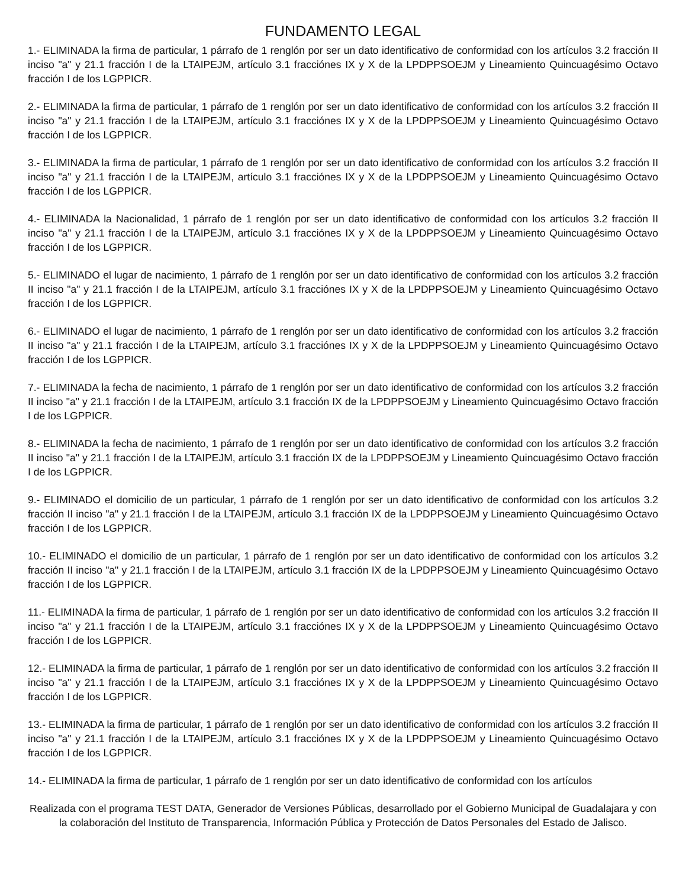FUNDAMENTO LEGAL
1.- ELIMINADA la firma de particular, 1 párrafo de 1 renglón por ser un dato identificativo de conformidad con los artículos 3.2 fracción II inciso "a" y 21.1 fracción I de la LTAIPEJM, artículo 3.1 fracciónes IX y X de la LPDPPSOEJM y Lineamiento Quincuagésimo Octavo fracción I de los LGPPICR.
2.- ELIMINADA la firma de particular, 1 párrafo de 1 renglón por ser un dato identificativo de conformidad con los artículos 3.2 fracción II inciso "a" y 21.1 fracción I de la LTAIPEJM, artículo 3.1 fracciónes IX y X de la LPDPPSOEJM y Lineamiento Quincuagésimo Octavo fracción I de los LGPPICR.
3.- ELIMINADA la firma de particular, 1 párrafo de 1 renglón por ser un dato identificativo de conformidad con los artículos 3.2 fracción II inciso "a" y 21.1 fracción I de la LTAIPEJM, artículo 3.1 fracciónes IX y X de la LPDPPSOEJM y Lineamiento Quincuagésimo Octavo fracción I de los LGPPICR.
4.- ELIMINADA la Nacionalidad, 1 párrafo de 1 renglón por ser un dato identificativo de conformidad con los artículos 3.2 fracción II inciso "a" y 21.1 fracción I de la LTAIPEJM, artículo 3.1 fracciónes IX y X de la LPDPPSOEJM y Lineamiento Quincuagésimo Octavo fracción I de los LGPPICR.
5.- ELIMINADO el lugar de nacimiento, 1 párrafo de 1 renglón por ser un dato identificativo de conformidad con los artículos 3.2 fracción II inciso "a" y 21.1 fracción I de la LTAIPEJM, artículo 3.1 fracciónes IX y X de la LPDPPSOEJM y Lineamiento Quincuagésimo Octavo fracción I de los LGPPICR.
6.- ELIMINADO el lugar de nacimiento, 1 párrafo de 1 renglón por ser un dato identificativo de conformidad con los artículos 3.2 fracción II inciso "a" y 21.1 fracción I de la LTAIPEJM, artículo 3.1 fracciónes IX y X de la LPDPPSOEJM y Lineamiento Quincuagésimo Octavo fracción I de los LGPPICR.
7.- ELIMINADA la fecha de nacimiento, 1 párrafo de 1 renglón por ser un dato identificativo de conformidad con los artículos 3.2 fracción II inciso "a" y 21.1 fracción I de la LTAIPEJM, artículo 3.1 fracción IX de la LPDPPSOEJM y Lineamiento Quincuagésimo Octavo fracción I de los LGPPICR.
8.- ELIMINADA la fecha de nacimiento, 1 párrafo de 1 renglón por ser un dato identificativo de conformidad con los artículos 3.2 fracción II inciso "a" y 21.1 fracción I de la LTAIPEJM, artículo 3.1 fracción IX de la LPDPPSOEJM y Lineamiento Quincuagésimo Octavo fracción I de los LGPPICR.
9.- ELIMINADO el domicilio de un particular, 1 párrafo de 1 renglón por ser un dato identificativo de conformidad con los artículos 3.2 fracción II inciso "a" y 21.1 fracción I de la LTAIPEJM, artículo 3.1 fracción IX de la LPDPPSOEJM y Lineamiento Quincuagésimo Octavo fracción I de los LGPPICR.
10.- ELIMINADO el domicilio de un particular, 1 párrafo de 1 renglón por ser un dato identificativo de conformidad con los artículos 3.2 fracción II inciso "a" y 21.1 fracción I de la LTAIPEJM, artículo 3.1 fracción IX de la LPDPPSOEJM y Lineamiento Quincuagésimo Octavo fracción I de los LGPPICR.
11.- ELIMINADA la firma de particular, 1 párrafo de 1 renglón por ser un dato identificativo de conformidad con los artículos 3.2 fracción II inciso "a" y 21.1 fracción I de la LTAIPEJM, artículo 3.1 fracciónes IX y X de la LPDPPSOEJM y Lineamiento Quincuagésimo Octavo fracción I de los LGPPICR.
12.- ELIMINADA la firma de particular, 1 párrafo de 1 renglón por ser un dato identificativo de conformidad con los artículos 3.2 fracción II inciso "a" y 21.1 fracción I de la LTAIPEJM, artículo 3.1 fracciónes IX y X de la LPDPPSOEJM y Lineamiento Quincuagésimo Octavo fracción I de los LGPPICR.
13.- ELIMINADA la firma de particular, 1 párrafo de 1 renglón por ser un dato identificativo de conformidad con los artículos 3.2 fracción II inciso "a" y 21.1 fracción I de la LTAIPEJM, artículo 3.1 fracciónes IX y X de la LPDPPSOEJM y Lineamiento Quincuagésimo Octavo fracción I de los LGPPICR.
14.- ELIMINADA la firma de particular, 1 párrafo de 1 renglón por ser un dato identificativo de conformidad con los artículos
Realizada con el programa TEST DATA, Generador de Versiones Públicas, desarrollado por el Gobierno Municipal de Guadalajara y con la colaboración del Instituto de Transparencia, Información Pública y Protección de Datos Personales del Estado de Jalisco.